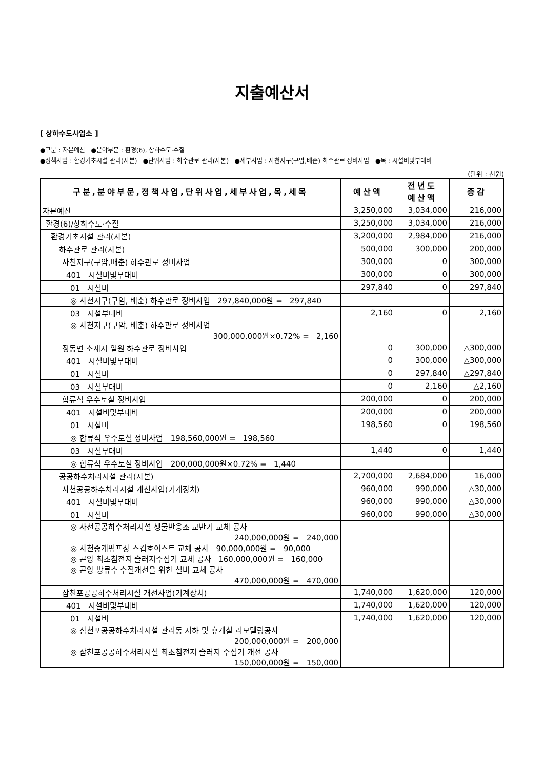지출예산서
[ 상하수도사업소 ]
●구분 : 자본예산 ●분야부문 : 환경(6), 상하수도·수질
●정책사업 : 환경기초시설 관리(자본) ●단위사업 : 하수관로 관리(자본) ●세부사업 : 사천지구(구암,배춘) 하수관로 정비사업 ●목 : 시설비및부대비
(단위 : 천원)
| 구분,분야부문,정책사업,단위사업,세부사업,목,세목 | 예산액 | 전년도 예산액 | 증감 |
| --- | --- | --- | --- |
| 자본예산 | 3,250,000 | 3,034,000 | 216,000 |
| 환경(6)/상하수도·수질 | 3,250,000 | 3,034,000 | 216,000 |
| 환경기초시설 관리(자본) | 3,200,000 | 2,984,000 | 216,000 |
| 하수관로 관리(자본) | 500,000 | 300,000 | 200,000 |
| 사천지구(구암,배춘) 하수관로 정비사업 | 300,000 | 0 | 300,000 |
| 401 시설비및부대비 | 300,000 | 0 | 300,000 |
| 01 시설비 | 297,840 | 0 | 297,840 |
| ◎ 사천지구(구암, 배춘) 하수관로 정비사업 297,840,000원 = 297,840 | | | |
| 03 시설부대비 | 2,160 | 0 | 2,160 |
| ◎ 사천지구(구암, 배춘) 하수관로 정비사업 300,000,000원×0.72% = 2,160 | | | |
| 정동면 소재지 일원 하수관로 정비사업 | 0 | 300,000 | △300,000 |
| 401 시설비및부대비 | 0 | 300,000 | △300,000 |
| 01 시설비 | 0 | 297,840 | △297,840 |
| 03 시설부대비 | 0 | 2,160 | △2,160 |
| 합류식 우수토실 정비사업 | 200,000 | 0 | 200,000 |
| 401 시설비및부대비 | 200,000 | 0 | 200,000 |
| 01 시설비 | 198,560 | 0 | 198,560 |
| ◎ 합류식 우수토실 정비사업 198,560,000원 = 198,560 | | | |
| 03 시설부대비 | 1,440 | 0 | 1,440 |
| ◎ 합류식 우수토실 정비사업 200,000,000원×0.72% = 1,440 | | | |
| 공공하수처리시설 관리(자본) | 2,700,000 | 2,684,000 | 16,000 |
| 사천공공하수처리시설 개선사업(기계장치) | 960,000 | 990,000 | △30,000 |
| 401 시설비및부대비 | 960,000 | 990,000 | △30,000 |
| 01 시설비 | 960,000 | 990,000 | △30,000 |
| ◎ 사천공공하수처리시설 생물반응조 교반기 교체 공사 240,000,000원 = 240,000 ◎ 사천중계펌프장 스킵호이스트 교체 공사 90,000,000원 = 90,000 ◎ 곤양 최초침전지 슬러지수집기 교체 공사 160,000,000원 = 160,000 ◎ 곤양 방류수 수질개선을 위한 설비 교체 공사 470,000,000원 = 470,000 | | | |
| 삼천포공공하수처리시설 개선사업(기계장치) | 1,740,000 | 1,620,000 | 120,000 |
| 401 시설비및부대비 | 1,740,000 | 1,620,000 | 120,000 |
| 01 시설비 | 1,740,000 | 1,620,000 | 120,000 |
| ◎ 삼천포공공하수처리시설 관리동 지하 및 휴게실 리모델링공사 200,000,000원 = 200,000 ◎ 삼천포공공하수처리시설 최초침전지 슬러지 수집기 개선 공사 150,000,000원 = 150,000 | | | |